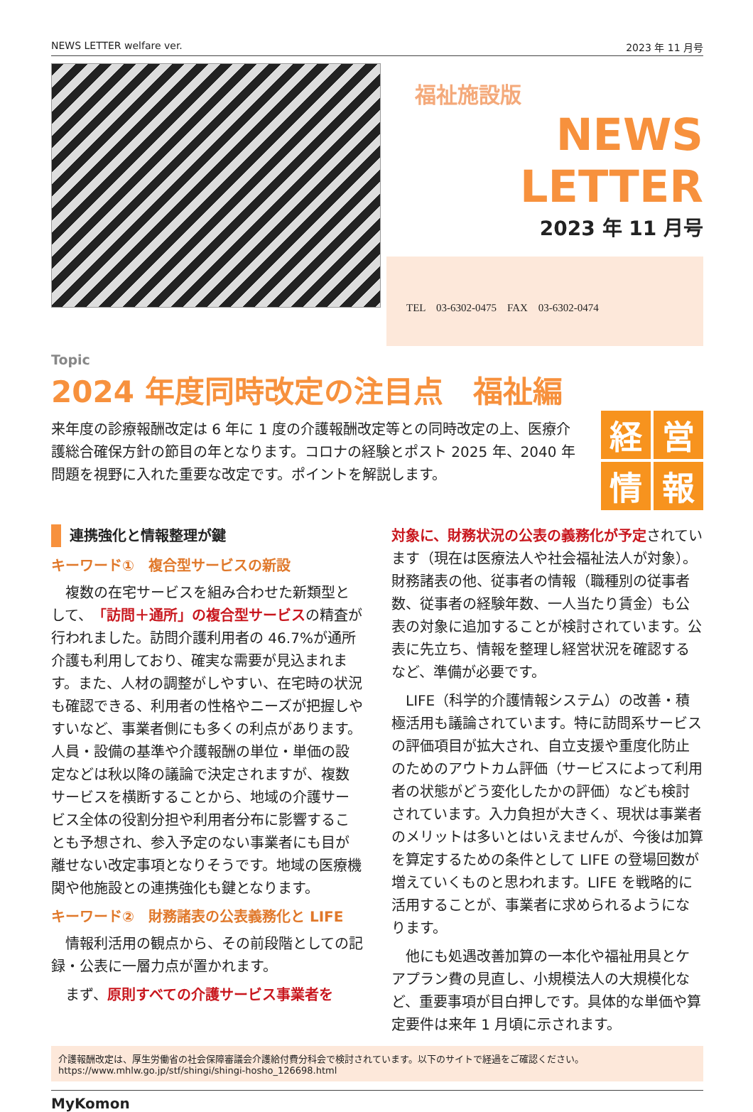NEWS LETTER welfare ver. 2023 年 11 月号
福祉施設版
NEWS LETTER
2023 年 11 月号
TEL　03-6302-0475　FAX　03-6302-0474
Topic
2024 年度同時改定の注目点　福祉編
来年度の診療報酬改定は 6 年に 1 度の介護報酬改定等との同時改定の上、医療介護総合確保方針の節目の年となります。コロナの経験とポスト 2025 年、2040 年問題を視野に入れた重要な改定です。ポイントを解説します。
経
営
情
報
連携強化と情報整理が鍵
キーワード①　複合型サービスの新設
　複数の在宅サービスを組み合わせた新類型として、「訪問＋通所」の複合型サービスの精査が行われました。訪問介護利用者の 46.7%が通所介護も利用しており、確実な需要が見込まれます。また、人材の調整がしやすい、在宅時の状況も確認できる、利用者の性格やニーズが把握しやすいなど、事業者側にも多くの利点があります。人員・設備の基準や介護報酬の単位・単価の設定などは秋以降の議論で決定されますが、複数サービスを横断することから、地域の介護サービス全体の役割分担や利用者分布に影響することも予想され、参入予定のない事業者にも目が離せない改定事項となりそうです。地域の医療機関や他施設との連携強化も鍵となります。
キーワード②　財務諸表の公表義務化と LIFE
　情報利活用の観点から、その前段階としての記録・公表に一層力点が置かれます。
　まず、原則すべての介護サービス事業者を
対象に、財務状況の公表の義務化が予定されています（現在は医療法人や社会福祉法人が対象）。財務諸表の他、従事者の情報（職種別の従事者数、従事者の経験年数、一人当たり賃金）も公表の対象に追加することが検討されています。公表に先立ち、情報を整理し経営状況を確認するなど、準備が必要です。
　LIFE（科学的介護情報システム）の改善・積極活用も議論されています。特に訪問系サービスの評価項目が拡大され、自立支援や重度化防止のためのアウトカム評価（サービスによって利用者の状態がどう変化したかの評価）なども検討されています。入力負担が大きく、現状は事業者のメリットは多いとはいえませんが、今後は加算を算定するための条件として LIFE の登場回数が増えていくものと思われます。LIFE を戦略的に活用することが、事業者に求められるようになります。
　他にも処遇改善加算の一本化や福祉用具とケアプラン費の見直し、小規模法人の大規模化など、重要事項が目白押しです。具体的な単価や算定要件は来年 1 月頃に示されます。
介護報酬改定は、厚生労働省の社会保障審議会介護給付費分科会で検討されています。以下のサイトで経過をご確認ください。
https://www.mhlw.go.jp/stf/shingi/shingi-hosho_126698.html
MyKomon